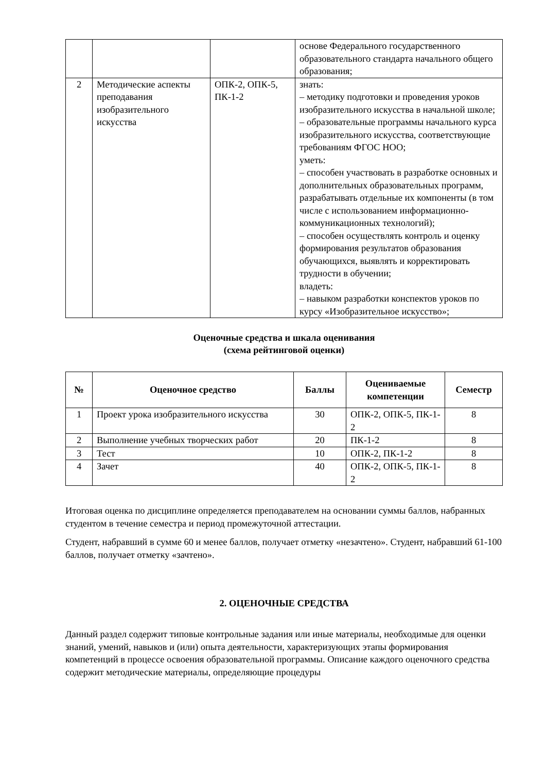| | | | основе Федерального государственного образовательного стандарта начального общего образования; |
| 2 | Методические аспекты преподавания изобразительного искусства | ОПК-2, ОПК-5, ПК-1-2 | знать: – методику подготовки и проведения уроков изобразительного искусства в начальной школе; – образовательные программы начального курса изобразительного искусства, соответствующие требованиям ФГОС НОО; уметь: – способен участвовать в разработке основных и дополнительных образовательных программ, разрабатывать отдельные их компоненты (в том числе с использованием информационно-коммуникационных технологий); – способен осуществлять контроль и оценку формирования результатов образования обучающихся, выявлять и корректировать трудности в обучении; владеть: – навыком разработки конспектов уроков по курсу «Изобразительное искусство»; |
Оценочные средства и шкала оценивания
(схема рейтинговой оценки)
| № | Оценочное средство | Баллы | Оцениваемые компетенции | Семестр |
| --- | --- | --- | --- | --- |
| 1 | Проект урока изобразительного искусства | 30 | ОПК-2, ОПК-5, ПК-1-2 | 8 |
| 2 | Выполнение учебных творческих работ | 20 | ПК-1-2 | 8 |
| 3 | Тест | 10 | ОПК-2, ПК-1-2 | 8 |
| 4 | Зачет | 40 | ОПК-2, ОПК-5, ПК-1-2 | 8 |
Итоговая оценка по дисциплине определяется преподавателем на основании суммы баллов, набранных студентом в течение семестра и период промежуточной аттестации.
Студент, набравший в сумме 60 и менее баллов, получает отметку «незачтено». Студент, набравший 61-100 баллов, получает отметку «зачтено».
2. ОЦЕНОЧНЫЕ СРЕДСТВА
Данный раздел содержит типовые контрольные задания или иные материалы, необходимые для оценки знаний, умений, навыков и (или) опыта деятельности, характеризующих этапы формирования компетенций в процессе освоения образовательной программы. Описание каждого оценочного средства содержит методические материалы, определяющие процедуры